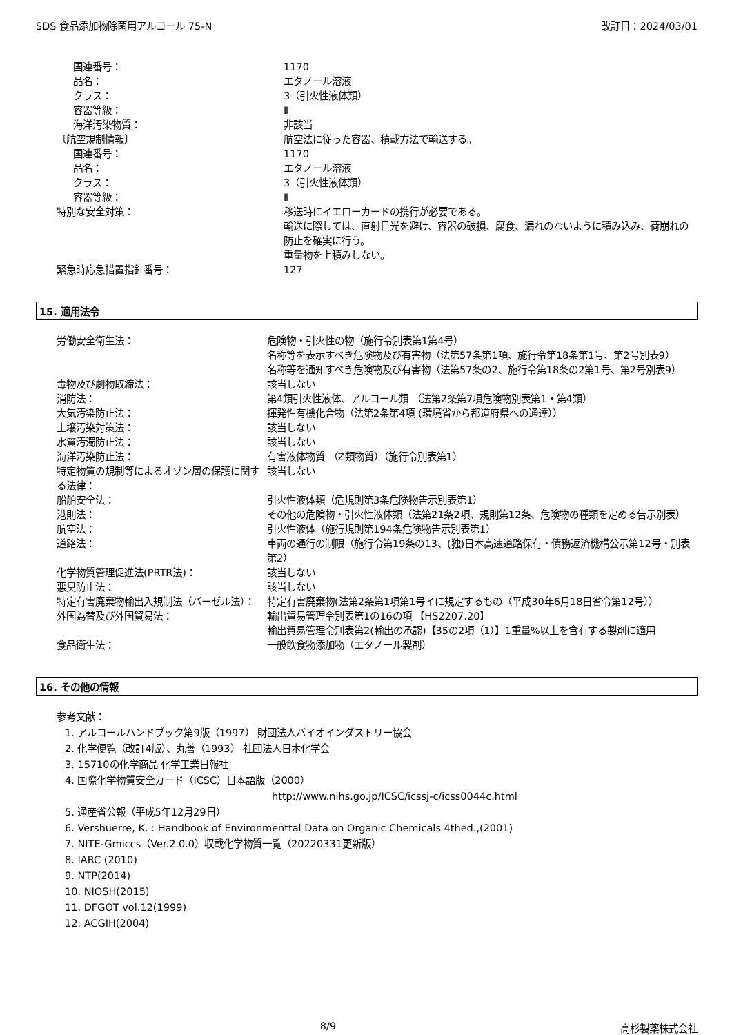SDS 食品添加物除菌用アルコール 75-N 改訂日：2024/03/01
| 国連番号： | 1170 |
| 品名： | エタノール溶液 |
| クラス： | 3（引火性液体類） |
| 容器等級： | Ⅱ |
| 海洋汚染物質： | 非該当 |
| 〔航空規制情報〕 | 航空法に従った容器、積載方法で輸送する。 |
| 国連番号： | 1170 |
| 品名： | エタノール溶液 |
| クラス： | 3（引火性液体類） |
| 容器等級： | Ⅱ |
| 特別な安全対策： | 移送時にイエローカードの携行が必要である。 輸送に際しては、直射日光を避け、容器の破損、腐食、漏れのないように積み込み、荷崩れの防止を確実に行う。 重量物を上積みしない。 |
| 緊急時応急措置指針番号： | 127 |
15. 適用法令
| 労働安全衛生法： | 危険物・引火性の物（施行令別表第1第4号） 名称等を表示すべき危険物及び有害物（法第57条第1項、施行令第18条第1号、第2号別表9） 名称等を通知すべき危険物及び有害物（法第57条の2、施行令第18条の2第1号、第2号別表9） |
| 毒物及び劇物取締法： | 該当しない |
| 消防法： | 第4類引火性液体、アルコール類 （法第2条第7項危険物別表第1・第4類） |
| 大気汚染防止法： | 揮発性有機化合物（法第2条第4項 (環境省から都道府県への通達）） |
| 土壌汚染対策法： | 該当しない |
| 水質汚濁防止法： | 該当しない |
| 海洋汚染防止法： | 有害液体物質 （Z類物質）（施行令別表第1） |
| 特定物質の規制等によるオゾン層の保護に関する法律： | 該当しない |
| 船舶安全法： | 引火性液体類（危規則第3条危険物告示別表第1） |
| 港則法： | その他の危険物・引火性液体類（法第21条2項、規則第12条、危険物の種類を定める告示別表） |
| 航空法： | 引火性液体（施行規則第194条危険物告示別表第1） |
| 道路法： | 車両の通行の制限（施行令第19条の13、(独)日本高速道路保有・債務返済機構公示第12号・別表第2） |
| 化学物質管理促進法(PRTR法)： | 該当しない |
| 悪臭防止法： | 該当しない |
| 特定有害廃棄物輸出入規制法（バーゼル法）： | 特定有害廃棄物(法第2条第1項第1号イに規定するもの（平成30年6月18日省令第12号）） |
| 外国為替及び外国貿易法： | 輸出貿易管理令別表第1の16の項 【HS2207.20】 輸出貿易管理令別表第2(輸出の承認)【35の2項（1）】1重量%以上を含有する製剤に適用 |
| 食品衛生法： | 一般飲食物添加物（エタノール製剤） |
16. その他の情報
参考文献：
1. アルコールハンドブック第9版（1997） 財団法人バイオインダストリー協会
2. 化学便覧（改訂4版）、丸善（1993） 社団法人日本化学会
3. 15710の化学商品 化学工業日報社
4. 国際化学物質安全カード（ICSC）日本語版（2000）
http://www.nihs.go.jp/ICSC/icssj-c/icss0044c.html
5. 通産省公報（平成5年12月29日）
6. Vershuerre, K. : Handbook of Environmenttal Data on Organic Chemicals 4thed.,(2001)
7. NITE-Gmiccs（Ver.2.0.0）収載化学物質一覧（20220331更新版）
8. IARC (2010)
9. NTP(2014)
10. NIOSH(2015)
11. DFGOT vol.12(1999)
12. ACGIH(2004)
8/9 高杉製薬株式会社